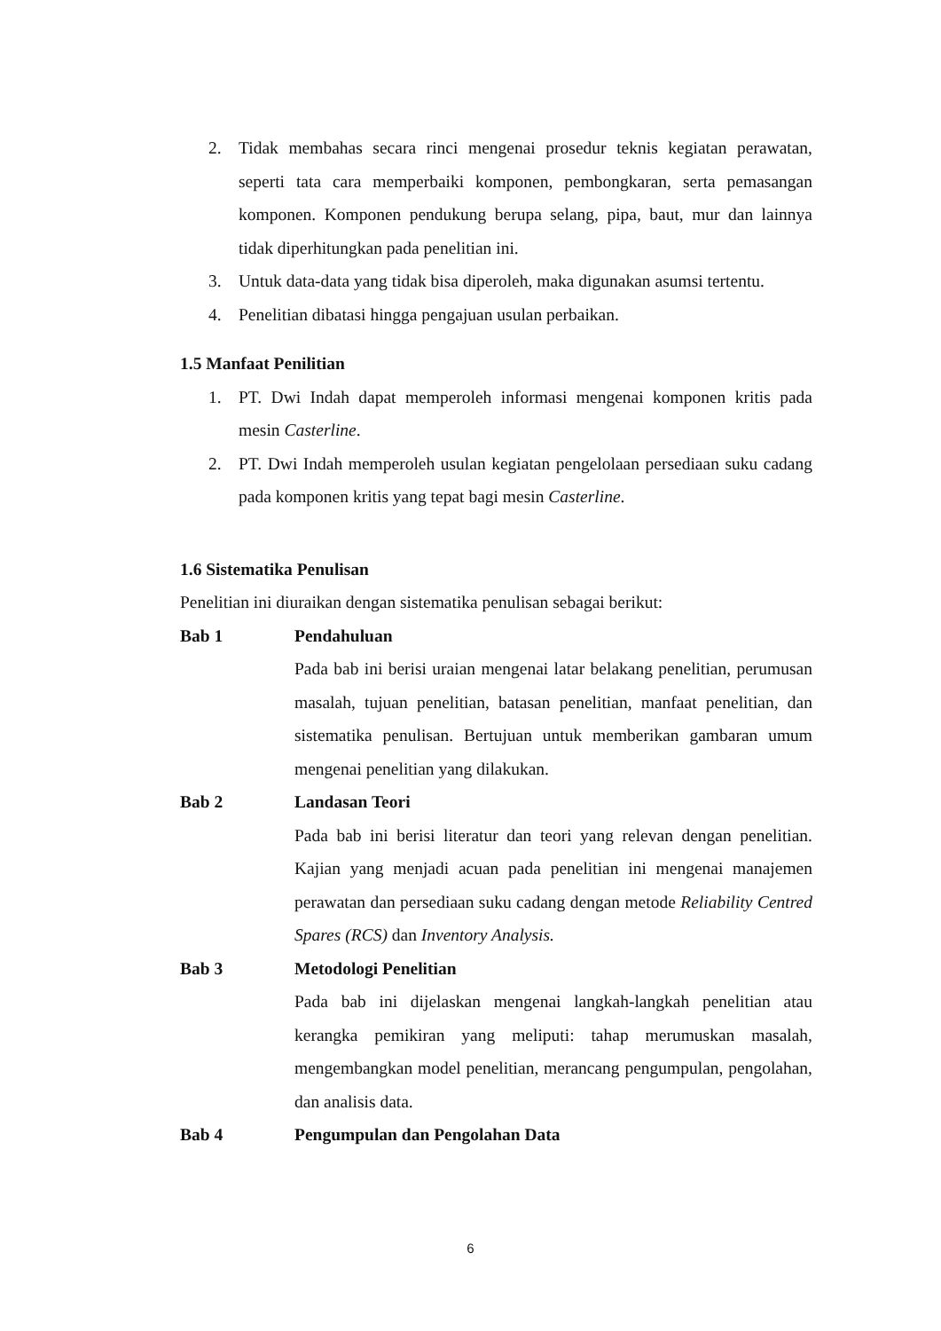2. Tidak membahas secara rinci mengenai prosedur teknis kegiatan perawatan, seperti tata cara memperbaiki komponen, pembongkaran, serta pemasangan komponen. Komponen pendukung berupa selang, pipa, baut, mur dan lainnya tidak diperhitungkan pada penelitian ini.
3. Untuk data-data yang tidak bisa diperoleh, maka digunakan asumsi tertentu.
4. Penelitian dibatasi hingga pengajuan usulan perbaikan.
1.5 Manfaat Penilitian
1. PT. Dwi Indah dapat memperoleh informasi mengenai komponen kritis pada mesin Casterline.
2. PT. Dwi Indah memperoleh usulan kegiatan pengelolaan persediaan suku cadang pada komponen kritis yang tepat bagi mesin Casterline.
1.6 Sistematika Penulisan
Penelitian ini diuraikan dengan sistematika penulisan sebagai berikut:
Bab 1 Pendahuluan
Pada bab ini berisi uraian mengenai latar belakang penelitian, perumusan masalah, tujuan penelitian, batasan penelitian, manfaat penelitian, dan sistematika penulisan. Bertujuan untuk memberikan gambaran umum mengenai penelitian yang dilakukan.
Bab 2 Landasan Teori
Pada bab ini berisi literatur dan teori yang relevan dengan penelitian. Kajian yang menjadi acuan pada penelitian ini mengenai manajemen perawatan dan persediaan suku cadang dengan metode Reliability Centred Spares (RCS) dan Inventory Analysis.
Bab 3 Metodologi Penelitian
Pada bab ini dijelaskan mengenai langkah-langkah penelitian atau kerangka pemikiran yang meliputi: tahap merumuskan masalah, mengembangkan model penelitian, merancang pengumpulan, pengolahan, dan analisis data.
Bab 4 Pengumpulan dan Pengolahan Data
6